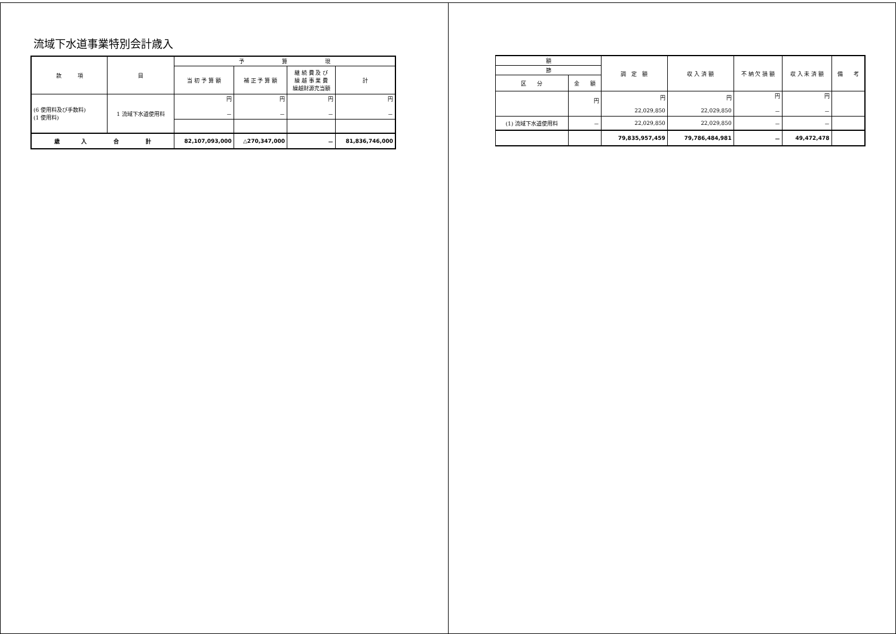流域下水道事業特別会計歳入
| 款 項 | 目 | 予 算 現 | | | |
| --- | --- | --- | --- | --- | --- |
| | | 当 初 予 算 額 | 補 正 予 算 額 | 継 続 費 及 び 繰 越 事 業 費 繰越財源充当額 | 計 |
| (6 使用料及び手数料) (1 使用料) | 1 流域下水道使用料 | 円 － | 円 － | 円 － | 円 － |
| 歳 入 合 計 | | 82,107,093,000 | △270,347,000 | － | 81,836,746,000 |
| 額 | | 調 定 額 | 収 入 済 額 | 不 納 欠 損 額 | 収 入 未 済 額 | 備 考 |
| --- | --- | --- | --- | --- | --- | --- |
| 節 | | | | | | |
| 区 分 | 金 額 | | | | | |
| | 円 | 円 22,029,850 | 円 22,029,850 | 円 － | 円 － | |
| (1) 流域下水道使用料 | － | 22,029,850 | 22,029,850 | － | － | |
| | | 79,835,957,459 | 79,786,484,981 | － | 49,472,478 | |